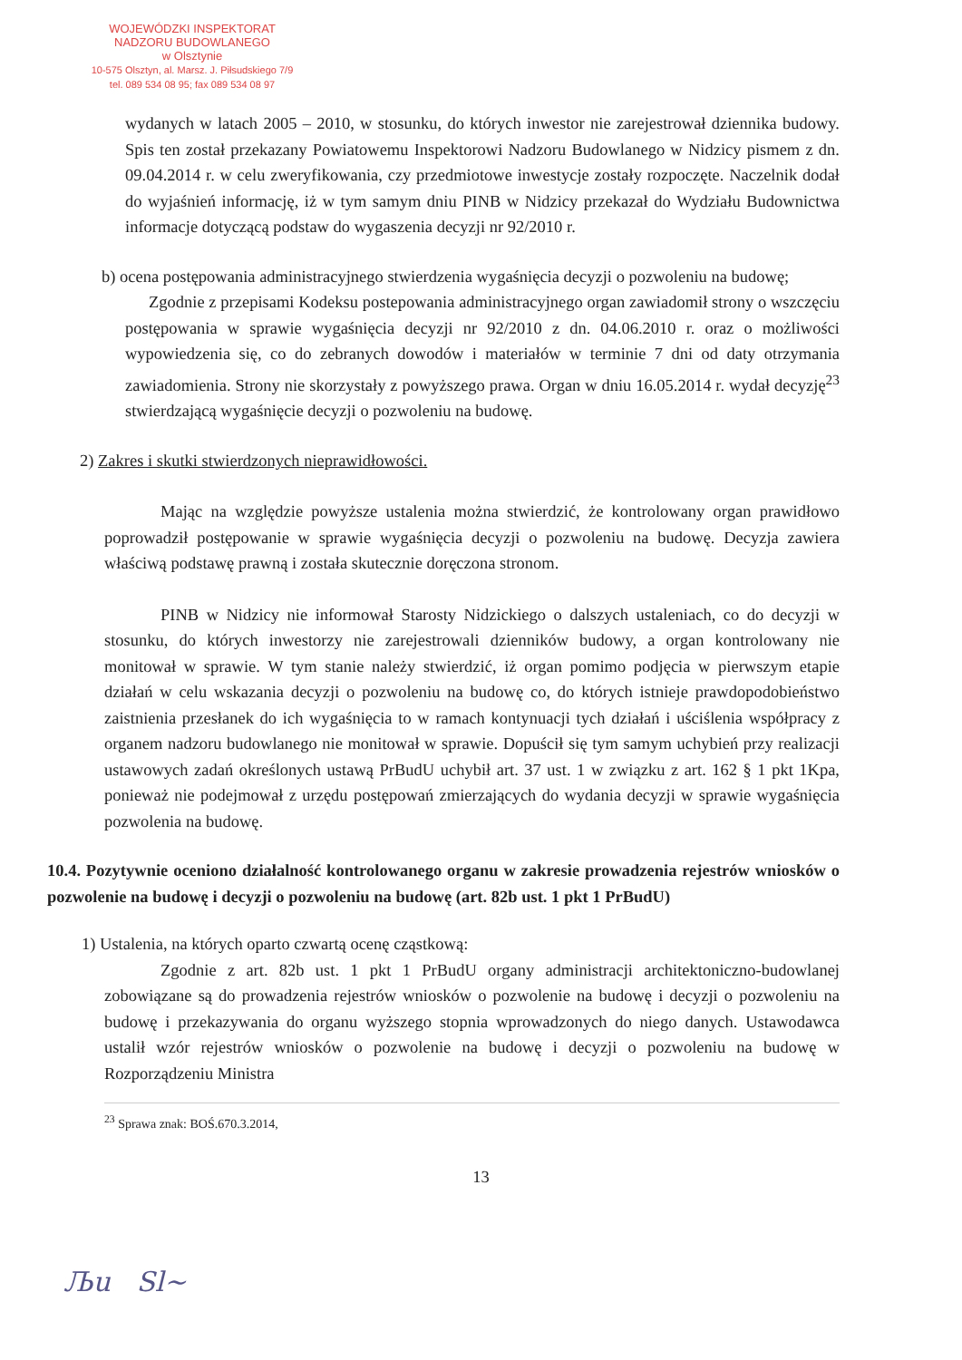WOJEWÓDZKI INSPEKTORAT
NADZORU BUDOWLANEGO
w Olsztynie
10-575 Olsztyn, al. Marsz. J. Piłsudskiego 7/9
tel. 089 534 08 95; fax 089 534 08 97
wydanych w latach 2005 – 2010, w stosunku, do których inwestor nie zarejestrował dziennika budowy. Spis ten został przekazany Powiatowemu Inspektorowi Nadzoru Budowlanego w Nidzicy pismem z dn. 09.04.2014 r. w celu zweryfikowania, czy przedmiotowe inwestycje zostały rozpoczęte. Naczelnik dodał do wyjaśnień informację, iż w tym samym dniu PINB w Nidzicy przekazał do Wydziału Budownictwa informacje dotyczącą podstaw do wygaszenia decyzji nr 92/2010 r.
b) ocena postępowania administracyjnego stwierdzenia wygaśnięcia decyzji o pozwoleniu na budowę;
Zgodnie z przepisami Kodeksu postepowania administracyjnego organ zawiadomił strony o wszczęciu postępowania w sprawie wygaśnięcia decyzji nr 92/2010 z dn. 04.06.2010 r. oraz o możliwości wypowiedzenia się, co do zebranych dowodów i materiałów w terminie 7 dni od daty otrzymania zawiadomienia. Strony nie skorzystały z powyższego prawa. Organ w dniu 16.05.2014 r. wydał decyzję<sup>23</sup> stwierdzającą wygaśnięcie decyzji o pozwoleniu na budowę.
2) Zakres i skutki stwierdzonych nieprawidłowości.
Mając na względzie powyższe ustalenia można stwierdzić, że kontrolowany organ prawidłowo poprowadził postępowanie w sprawie wygaśnięcia decyzji o pozwoleniu na budowę. Decyzja zawiera właściwą podstawę prawną i została skutecznie doręczona stronom.
PINB w Nidzicy nie informował Starosty Nidzickiego o dalszych ustaleniach, co do decyzji w stosunku, do których inwestorzy nie zarejestrowali dzienników budowy, a organ kontrolowany nie monitował w sprawie. W tym stanie należy stwierdzić, iż organ pomimo podjęcia w pierwszym etapie działań w celu wskazania decyzji o pozwoleniu na budowę co, do których istnieje prawdopodobieństwo zaistnienia przesłanek do ich wygaśnięcia to w ramach kontynuacji tych działań i uściślenia współpracy z organem nadzoru budowlanego nie monitował w sprawie. Dopuścił się tym samym uchybień przy realizacji ustawowych zadań określonych ustawą PrBudU uchybił art. 37 ust. 1 w związku z art. 162 § 1 pkt 1Kpa, ponieważ nie podejmował z urzędu postępowań zmierzających do wydania decyzji w sprawie wygaśnięcia pozwolenia na budowę.
10.4. Pozytywnie oceniono działalność kontrolowanego organu w zakresie prowadzenia rejestrów wniosków o pozwolenie na budowę i decyzji o pozwoleniu na budowę (art. 82b ust. 1 pkt 1 PrBudU)
1) Ustalenia, na których oparto czwartą ocenę cząstkową:
Zgodnie z art. 82b ust. 1 pkt 1 PrBudU organy administracji architektoniczno-budowlanej zobowiązane są do prowadzenia rejestrów wniosków o pozwolenie na budowę i decyzji o pozwoleniu na budowę i przekazywania do organu wyższego stopnia wprowadzonych do niego danych. Ustawodawca ustalił wzór rejestrów wniosków o pozwolenie na budowę i decyzji o pozwoleniu na budowę w Rozporządzeniu Ministra
<sup>23</sup> Sprawa znak: BOŚ.670.3.2014,
13
Љu Sl~